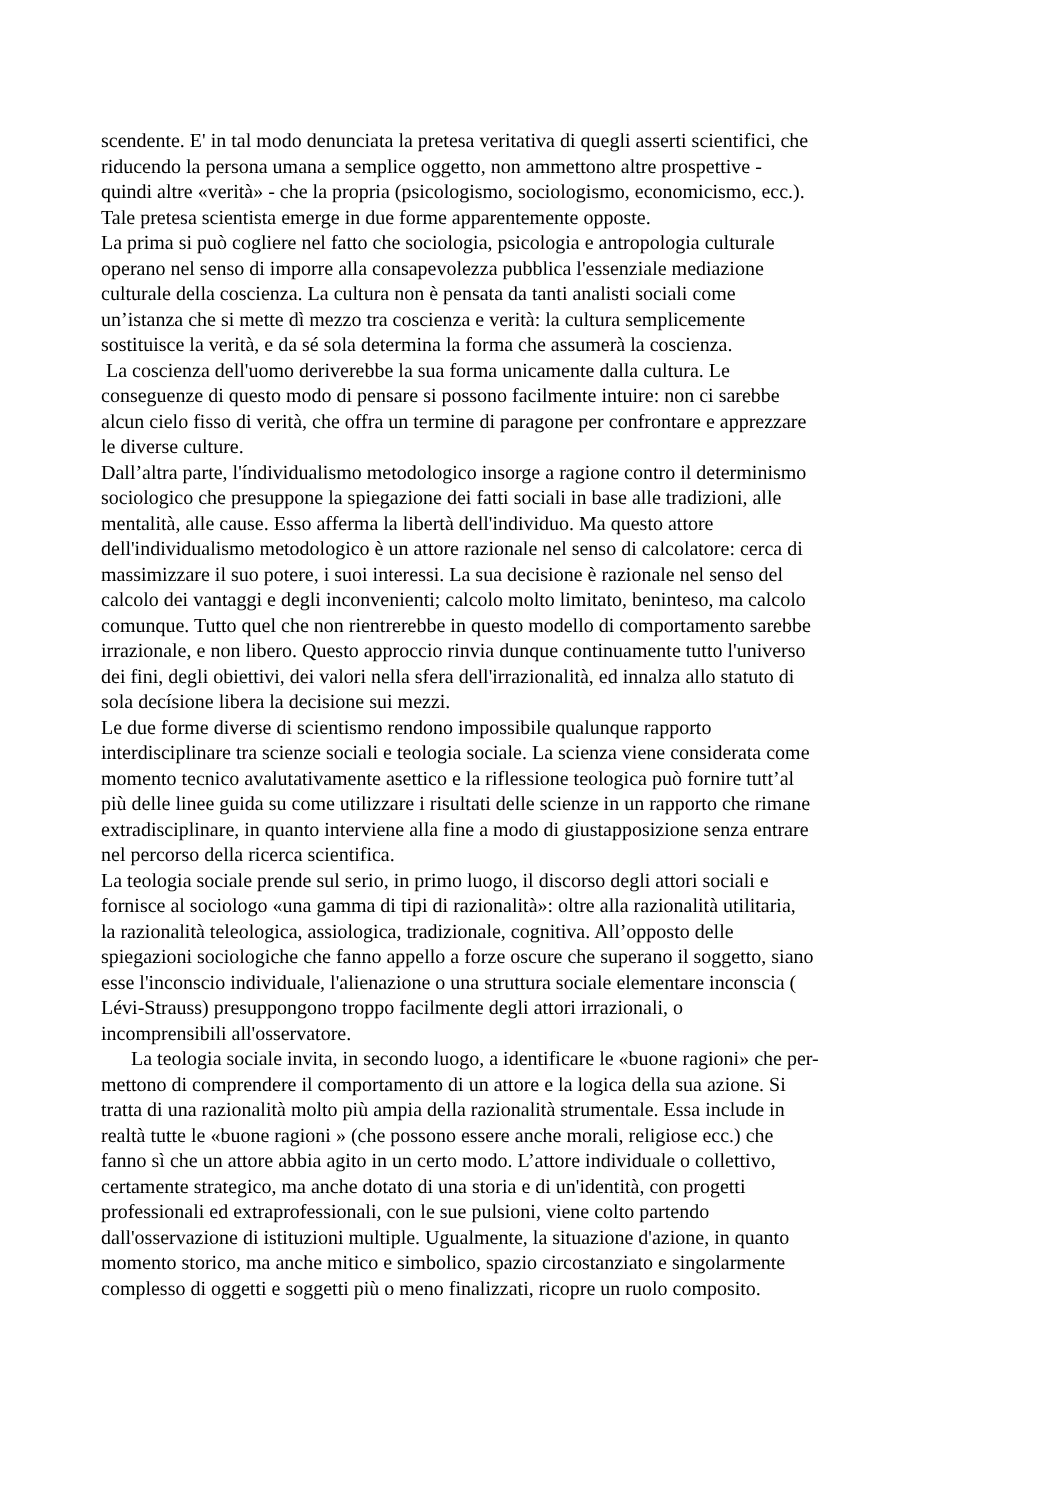scendente. E' in tal modo denunciata la pretesa veritativa di quegli asserti scientifici, che
riducendo la persona umana a semplice oggetto, non ammettono altre prospettive -
quindi altre «verità» - che la propria (psicologismo, sociologismo, economicismo, ecc.).
Tale pretesa scientista emerge in due forme apparentemente opposte.
La prima si può cogliere nel fatto che sociologia, psicologia e antropologia culturale
operano nel senso di imporre alla consapevolezza pubblica l'essenziale mediazione
culturale della coscienza. La cultura non è pensata da tanti analisti sociali come
un’istanza che si mette dì mezzo tra coscienza e verità: la cultura semplicemente
sostituisce la verità, e da sé sola determina la forma che assumerà la coscienza.
La coscienza dell'uomo deriverebbe la sua forma unicamente dalla cultura. Le
conseguenze di questo modo di pensare si possono facilmente intuire: non ci sarebbe
alcun cielo fisso di verità, che offra un termine di paragone per confrontare e apprezzare
le diverse culture.
Dall’altra parte, l'índividualismo metodologico insorge a ragione contro il determinismo
sociologico che presuppone la spiegazione dei fatti sociali in base alle tradizioni, alle
mentalità, alle cause. Esso afferma la libertà dell'individuo. Ma questo attore
dell'individualismo metodologico è un attore razionale nel senso di calcolatore: cerca di
massimizzare il suo potere, i suoi interessi. La sua decisione è razionale nel senso del
calcolo dei vantaggi e degli inconvenienti; calcolo molto limitato, beninteso, ma calcolo
comunque. Tutto quel che non rientrerebbe in questo modello di comportamento sarebbe
irrazionale, e non libero. Questo approccio rinvia dunque continuamente tutto l'universo
dei fini, degli obiettivi, dei valori nella sfera dell'irrazionalità, ed innalza allo statuto di
sola decísione libera la decisione sui mezzi.
Le due forme diverse di scientismo rendono impossibile qualunque rapporto
interdisciplinare tra scienze sociali e teologia sociale. La scienza viene considerata come
momento tecnico avalutativamente asettico e la riflessione teologica può fornire tutt’al
più delle linee guida su come utilizzare i risultati delle scienze in un rapporto che rimane
extradisciplinare, in quanto interviene alla fine a modo di giustapposizione senza entrare
nel percorso della ricerca scientifica.
La teologia sociale prende sul serio, in primo luogo, il discorso degli attori sociali e
fornisce al sociologo «una gamma di tipi di razionalità»: oltre alla razionalità utilitaria,
la razionalità teleologica, assiologica, tradizionale, cognitiva. All’opposto delle
spiegazioni sociologiche che fanno appello a forze oscure che superano il soggetto, siano
esse l'inconscio individuale, l'alienazione o una struttura sociale elementare inconscia (
Lévi-Strauss) presuppongono troppo facilmente degli attori irrazionali, o
incomprensibili all'osservatore.
La teologia sociale invita, in secondo luogo, a identificare le «buone ragioni» che per-
mettono di comprendere il comportamento di un attore e la logica della sua azione. Si
tratta di una razionalità molto più ampia della razionalità strumentale. Essa include in
realtà tutte le «buone ragioni » (che possono essere anche morali, religiose ecc.) che
fanno sì che un attore abbia agito in un certo modo. L’attore individuale o collettivo,
certamente strategico, ma anche dotato di una storia e di un'identità, con progetti
professionali ed extraprofessionali, con le sue pulsioni, viene colto partendo
dall'osservazione di istituzioni multiple. Ugualmente, la situazione d'azione, in quanto
momento storico, ma anche mitico e simbolico, spazio circostanziato e singolarmente
complesso di oggetti e soggetti più o meno finalizzati, ricopre un ruolo composito.